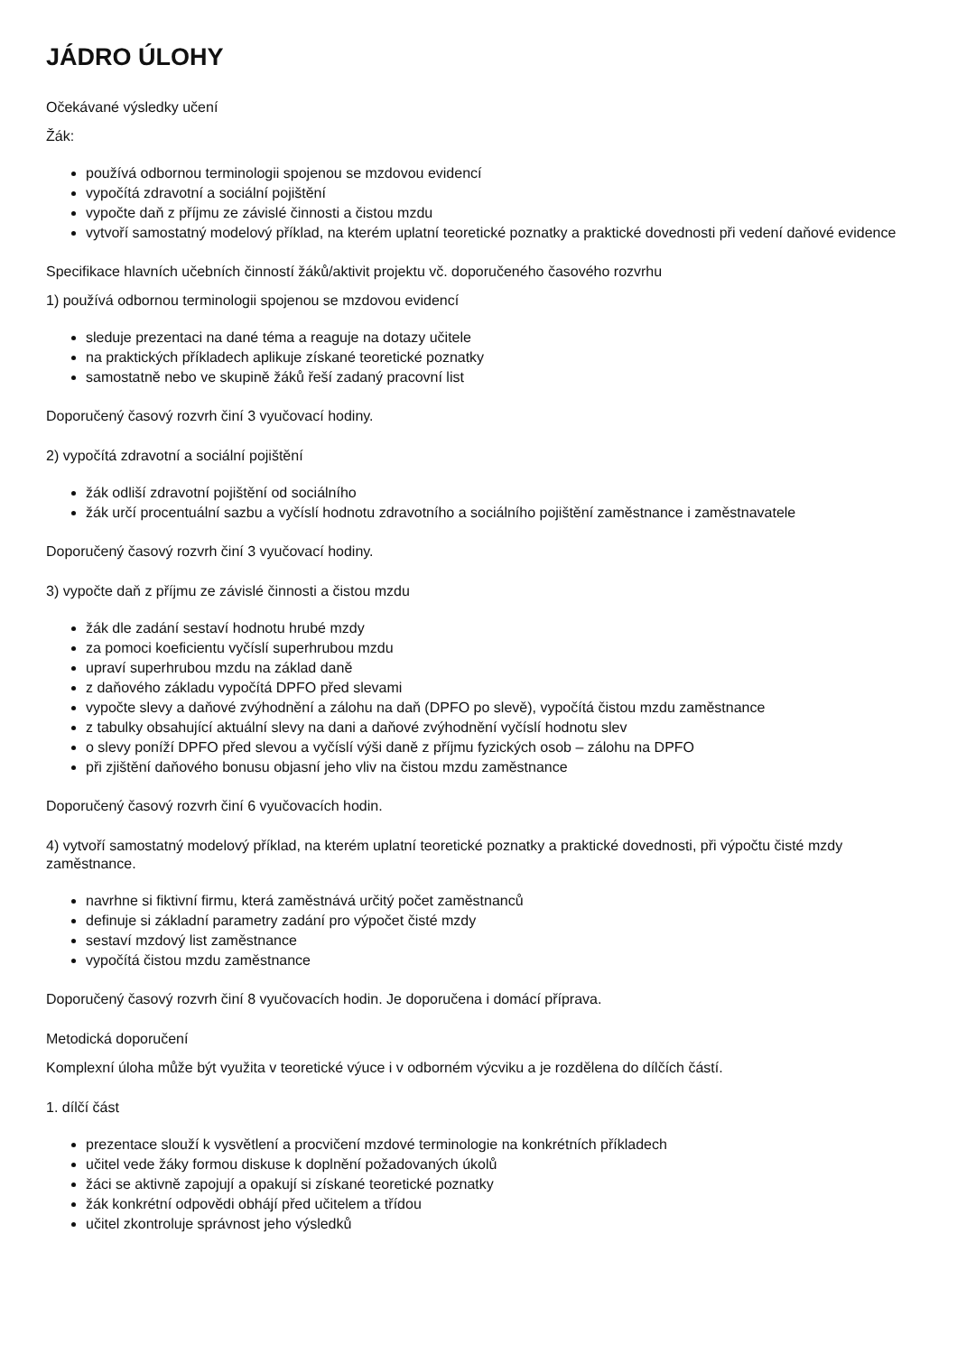JÁDRO ÚLOHY
Očekávané výsledky učení
Žák:
používá odbornou terminologii spojenou se mzdovou evidencí
vypočítá zdravotní a sociální pojištění
vypočte daň z příjmu ze závislé činnosti a čistou mzdu
vytvoří samostatný modelový příklad, na kterém uplatní teoretické poznatky a praktické dovednosti při vedení daňové evidence
Specifikace hlavních učebních činností žáků/aktivit projektu vč. doporučeného časového rozvrhu
1) používá odbornou terminologii spojenou se mzdovou evidencí
sleduje prezentaci na dané téma a reaguje na dotazy učitele
na praktických příkladech aplikuje získané teoretické poznatky
samostatně nebo ve skupině žáků řeší zadaný pracovní list
Doporučený časový rozvrh činí 3 vyučovací hodiny.
2) vypočítá zdravotní a sociální pojištění
žák odliší zdravotní pojištění od sociálního
žák určí procentuální sazbu a vyčíslí hodnotu zdravotního a sociálního pojištění zaměstnance i zaměstnavatele
Doporučený časový rozvrh činí 3 vyučovací hodiny.
3) vypočte daň z příjmu ze závislé činnosti a čistou mzdu
žák dle zadání sestaví hodnotu hrubé mzdy
za pomoci koeficientu vyčíslí superhrubou mzdu
upraví superhrubou mzdu na základ daně
z daňového základu vypočítá DPFO před slevami
vypočte slevy a daňové zvýhodnění a zálohu na daň (DPFO po slevě), vypočítá čistou mzdu zaměstnance
z tabulky obsahující aktuální slevy na dani a daňové zvýhodnění vyčíslí hodnotu slev
o slevy poníží DPFO před slevou a vyčíslí výši daně z příjmu fyzických osob – zálohu na DPFO
při zjištění daňového bonusu objasní jeho vliv na čistou mzdu zaměstnance
Doporučený časový rozvrh činí 6 vyučovacích hodin.
4) vytvoří samostatný modelový příklad, na kterém uplatní teoretické poznatky a praktické dovednosti, při výpočtu čisté mzdy zaměstnance.
navrhne si fiktivní firmu, která zaměstnává určitý počet zaměstnanců
definuje si základní parametry zadání pro výpočet čisté mzdy
sestaví mzdový list zaměstnance
vypočítá čistou mzdu zaměstnance
Doporučený časový rozvrh činí 8 vyučovacích hodin. Je doporučena i domácí příprava.
Metodická doporučení
Komplexní úloha může být využita v teoretické výuce i v odborném výcviku a je rozdělena do dílčích částí.
1. dílčí část
prezentace slouží k vysvětlení a procvičení mzdové terminologie na konkrétních příkladech
učitel vede žáky formou diskuse k doplnění požadovaných úkolů
žáci se aktivně zapojují a opakují si získané teoretické poznatky
žák konkrétní odpovědi obhájí před učitelem a třídou
učitel zkontroluje správnost jeho výsledků